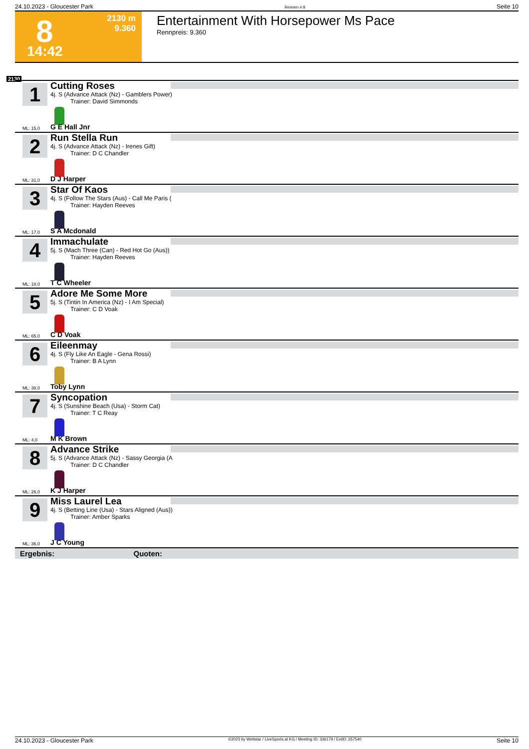24.10.2023 - Gloucester Park Rennen # 8 Seite 10
8 2130 m
9.360
14:42
Entertainment With Horsepower Ms Pace
Rennpreis: 9.360
2130
1
Cutting Roses
4j. S (Advance Attack (Nz) - Gamblers Power)
Trainer: David Simmonds
ML: 15,0 G E Hall Jnr
2
Run Stella Run
4j. S (Advance Attack (Nz) - Irenes Gift)
Trainer: D C Chandler
ML: 31,0 D J Harper
3
Star Of Kaos
4j. S (Follow The Stars (Aus) - Call Me Paris (
Trainer: Hayden Reeves
ML: 17,0 S A Mcdonald
4
Immachulate
5j. S (Mach Three (Can) - Red Hot Go (Aus))
Trainer: Hayden Reeves
ML: 18,0 T C Wheeler
5
Adore Me Some More
5j. S (Tintin In America (Nz) - I Am Special)
Trainer: C D Voak
ML: 65,0 C D Voak
6
Eileenmay
4j. S (Fly Like An Eagle - Gena Rossi)
Trainer: B A Lynn
ML: 38,0 Toby Lynn
7
Syncopation
4j. S (Sunshine Beach (Usa) - Storm Cat)
Trainer: T C Reay
ML: 4,0 M K Brown
8
Advance Strike
5j. S (Advance Attack (Nz) - Sassy Georgia (A
Trainer: D C Chandler
ML: 26,0 K J Harper
9
Miss Laurel Lea
4j. S (Betting Line (Usa) - Stars Aligned (Aus))
Trainer: Amber Sparks
ML: 36,0 J C Young
Ergebnis: Quoten:
24.10.2023 - Gloucester Park ©2023 by Wettstar / LiveSports.at KG / Meeting ID: 336179 / ExtID: 257540 Seite 10